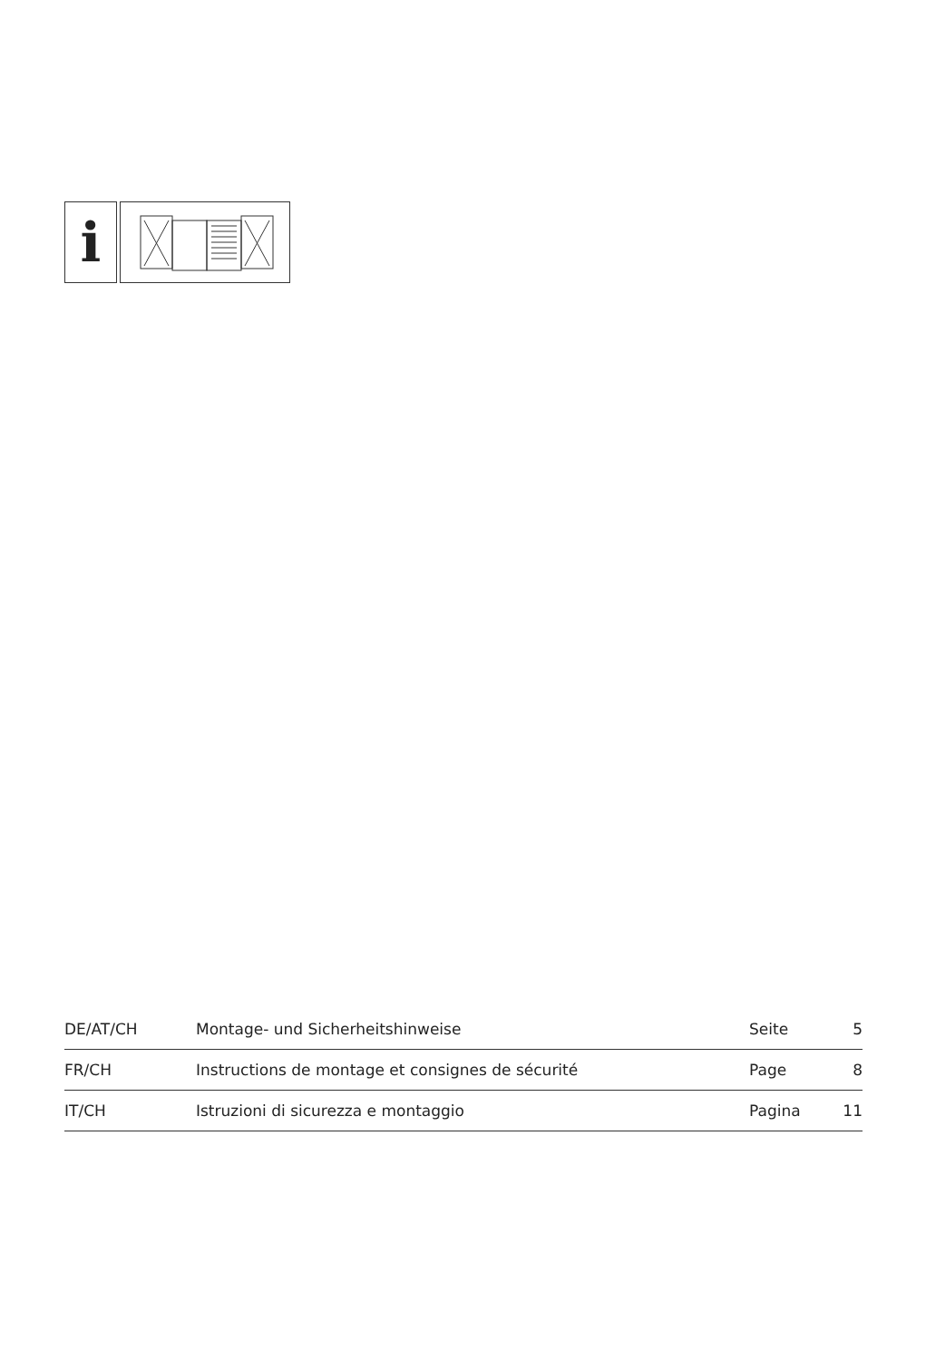i
| DE/AT/CH | Montage- und Sicherheitshinweise | Seite | 5 |
| FR/CH | Instructions de montage et consignes de sécurité | Page | 8 |
| IT/CH | Istruzioni di sicurezza e montaggio | Pagina | 11 |